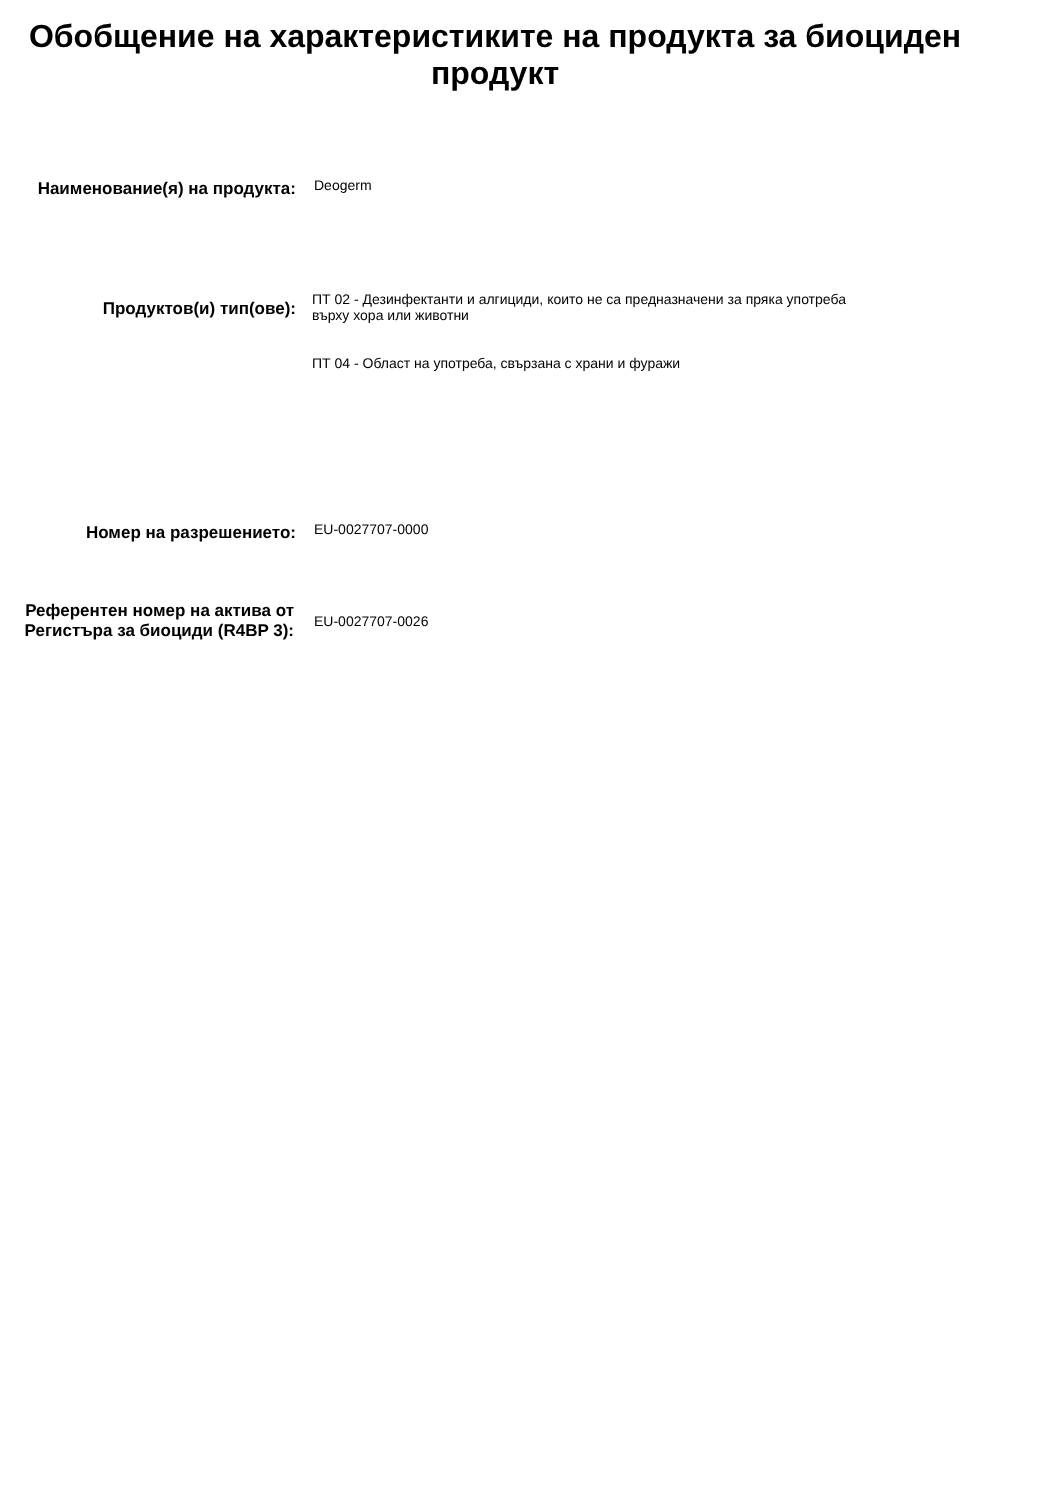Обобщение на характеристиките на продукта за биоциден продукт
Наименование(я) на продукта:
Deogerm
Продуктов(и) тип(ове):
ПТ 02 - Дезинфектанти и алгициди, които не са предназначени за пряка употреба върху хора или животни
ПТ 04 - Област на употреба, свързана с храни и фуражи
Номер на разрешението:
EU-0027707-0000
Референтен номер на актива от Регистъра за биоциди (R4BP 3):
EU-0027707-0026